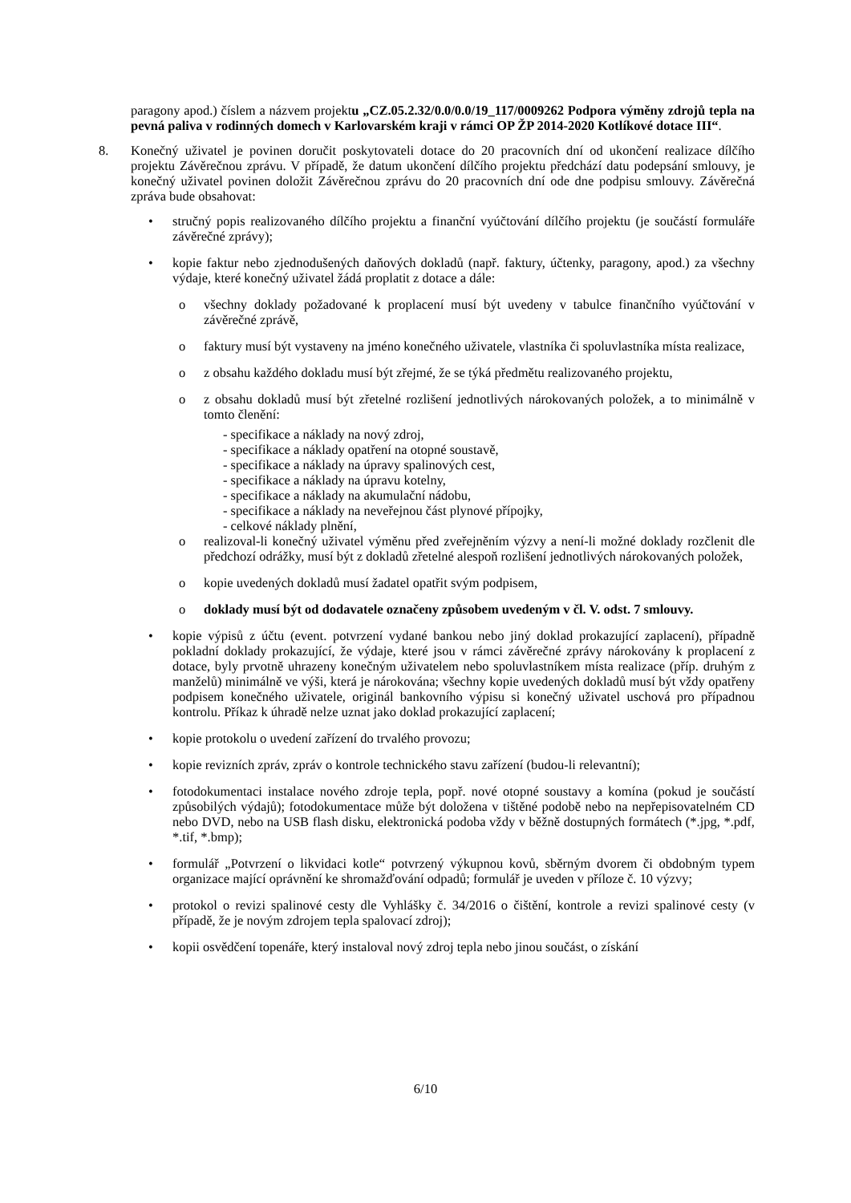paragony apod.) číslem a názvem projektu „CZ.05.2.32/0.0/0.0/19_117/0009262 Podpora výměny zdrojů tepla na pevná paliva v rodinných domech v Karlovarském kraji v rámci OP ŽP 2014-2020 Kotlíkové dotace III“.
8. Konečný uživatel je povinen doručit poskytovateli dotace do 20 pracovních dní od ukončení realizace dílčího projektu Závěrečnou zprávu. V případě, že datum ukončení dílčího projektu předchází datu podepsání smlouvy, je konečný uživatel povinen doložit Závěrečnou zprávu do 20 pracovních dní ode dne podpisu smlouvy. Závěrečná zpráva bude obsahovat:
• stručný popis realizovaného dílčího projektu a finanční vyúčtování dílčího projektu (je součástí formuláře závěrečné zprávy);
• kopie faktur nebo zjednodušených daňových dokladů (např. faktury, účtenky, paragony, apod.) za všechny výdaje, které konečný uživatel žádá proplatit z dotace a dále:
o všechny doklady požadované k proplacení musí být uvedeny v tabulce finančního vyúčtování v závěrečné zprávě,
o faktury musí být vystaveny na jméno konečného uživatele, vlastníka či spoluvlastníka místa realizace,
o z obsahu každého dokladu musí být zřejmé, že se týká předmětu realizovaného projektu,
o z obsahu dokladů musí být zřetelné rozlišení jednotlivých nárokovaných položek, a to minimálně v tomto členění:
- specifikace a náklady na nový zdroj,
- specifikace a náklady opatření na otopné soustavě,
- specifikace a náklady na úpravy spalinových cest,
- specifikace a náklady na úpravu kotelny,
- specifikace a náklady na akumulační nádobu,
- specifikace a náklady na neveřejnou část plynové přípojky,
- celkové náklady plnění,
o realizoval-li konečný uživatel výměnu před zveřejněním výzvy a není-li možné doklady rozčlenit dle předchozí odrážky, musí být z dokladů zřetelné alespoň rozlišení jednotlivých nárokovaných položek,
o kopie uvedených dokladů musí žadatel opatřit svým podpisem,
o doklady musí být od dodavatele označeny způsobem uvedeným v čl. V. odst. 7 smlouvy.
• kopie výpisů z účtu (event. potvrzení vydané bankou nebo jiný doklad prokazující zaplacení), případně pokladní doklady prokazující, že výdaje, které jsou v rámci závěrečné zprávy nárokovány k proplacení z dotace, byly prvotně uhrazeny konečným uživatelem nebo spoluvlastníkem místa realizace (příp. druhým z manželů) minimálně ve výši, která je nárokována; všechny kopie uvedených dokladů musí být vždy opatřeny podpisem konečného uživatele, originál bankovního výpisu si konečný uživatel uschová pro případnou kontrolu. Příkaz k úhradě nelze uznat jako doklad prokazující zaplacení;
• kopie protokolu o uvedení zařízení do trvalého provozu;
• kopie revizních zpráv, zpráv o kontrole technického stavu zařízení (budou-li relevantní);
• fotodokumentaci instalace nového zdroje tepla, popř. nové otopné soustavy a komína (pokud je součástí způsobilých výdajů); fotodokumentace může být doložena v tištěné podobě nebo na nepřepisovatelném CD nebo DVD, nebo na USB flash disku, elektronická podoba vždy v běžně dostupných formátech (*.jpg, *.pdf, *.tif, *.bmp);
• formulář „Potvrzení o likvidaci kotle“ potvrzený výkupnou kovů, sběrným dvorem či obdobným typem organizace mající oprávnění ke shromažďování odpadů; formulář je uveden v příloze č. 10 výzvy;
• protokol o revizi spalinové cesty dle Vyhlášky č. 34/2016 o čištění, kontrole a revizi spalinové cesty (v případě, že je novým zdrojem tepla spalovací zdroj);
• kopii osvědčení topenáře, který instaloval nový zdroj tepla nebo jinou součást, o získání
6/10